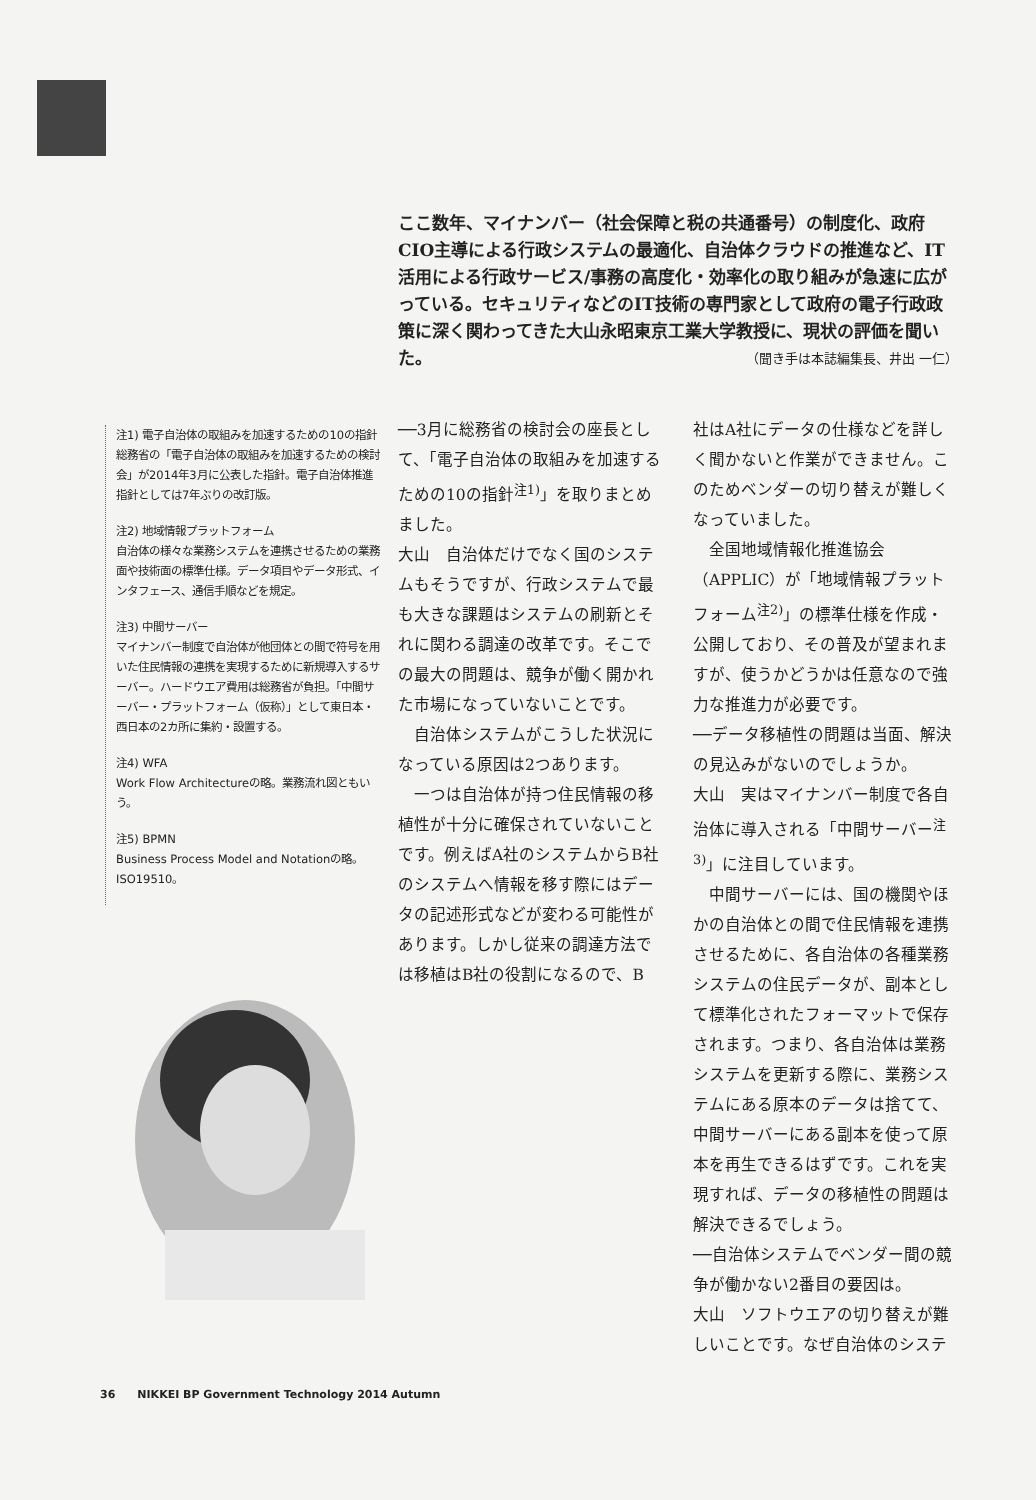ここ数年、マイナンバー（社会保障と税の共通番号）の制度化、政府CIO主導による行政システムの最適化、自治体クラウドの推進など、IT活用による行政サービス/事務の高度化・効率化の取り組みが急速に広がっている。セキュリティなどのIT技術の専門家として政府の電子行政政策に深く関わってきた大山永昭東京工業大学教授に、現状の評価を聞いた。
（聞き手は本誌編集長、井出 一仁）
注1) 電子自治体の取組みを加速するための10の指針
総務省の「電子自治体の取組みを加速するための検討会」が2014年3月に公表した指針。電子自治体推進指針としては7年ぶりの改訂版。
注2) 地域情報プラットフォーム
自治体の様々な業務システムを連携させるための業務面や技術面の標準仕様。データ項目やデータ形式、インタフェース、通信手順などを規定。
注3) 中間サーバー
マイナンバー制度で自治体が他団体との間で符号を用いた住民情報の連携を実現するために新規導入するサーバー。ハードウエア費用は総務省が負担。「中間サーバー・プラットフォーム（仮称）」として東日本・西日本の2カ所に集約・設置する。
注4) WFA
Work Flow Architectureの略。業務流れ図ともいう。
注5) BPMN
Business Process Model and Notationの略。ISO19510。
──3月に総務省の検討会の座長として、「電子自治体の取組みを加速するための10の指針<sup>注1)</sup>」を取りまとめました。
大山　自治体だけでなく国のシステムもそうですが、行政システムで最も大きな課題はシステムの刷新とそれに関わる調達の改革です。そこでの最大の問題は、競争が働く開かれた市場になっていないことです。
自治体システムがこうした状況になっている原因は2つあります。
一つは自治体が持つ住民情報の移植性が十分に確保されていないことです。例えばA社のシステムからB社のシステムへ情報を移す際にはデータの記述形式などが変わる可能性があります。しかし従来の調達方法では移植はB社の役割になるので、B
社はA社にデータの仕様などを詳しく聞かないと作業ができません。このためベンダーの切り替えが難しくなっていました。
全国地域情報化推進協会（APPLIC）が「地域情報プラットフォーム<sup>注2)</sup>」の標準仕様を作成・公開しており、その普及が望まれますが、使うかどうかは任意なので強力な推進力が必要です。
──データ移植性の問題は当面、解決の見込みがないのでしょうか。
大山　実はマイナンバー制度で各自治体に導入される「中間サーバー<sup>注3)</sup>」に注目しています。
中間サーバーには、国の機関やほかの自治体との間で住民情報を連携させるために、各自治体の各種業務システムの住民データが、副本として標準化されたフォーマットで保存されます。つまり、各自治体は業務システムを更新する際に、業務システムにある原本のデータは捨てて、中間サーバーにある副本を使って原本を再生できるはずです。これを実現すれば、データの移植性の問題は解決できるでしょう。
──自治体システムでベンダー間の競争が働かない2番目の要因は。
大山　ソフトウエアの切り替えが難しいことです。なぜ自治体のシステ
36　　NIKKEI BP Government Technology 2014 Autumn